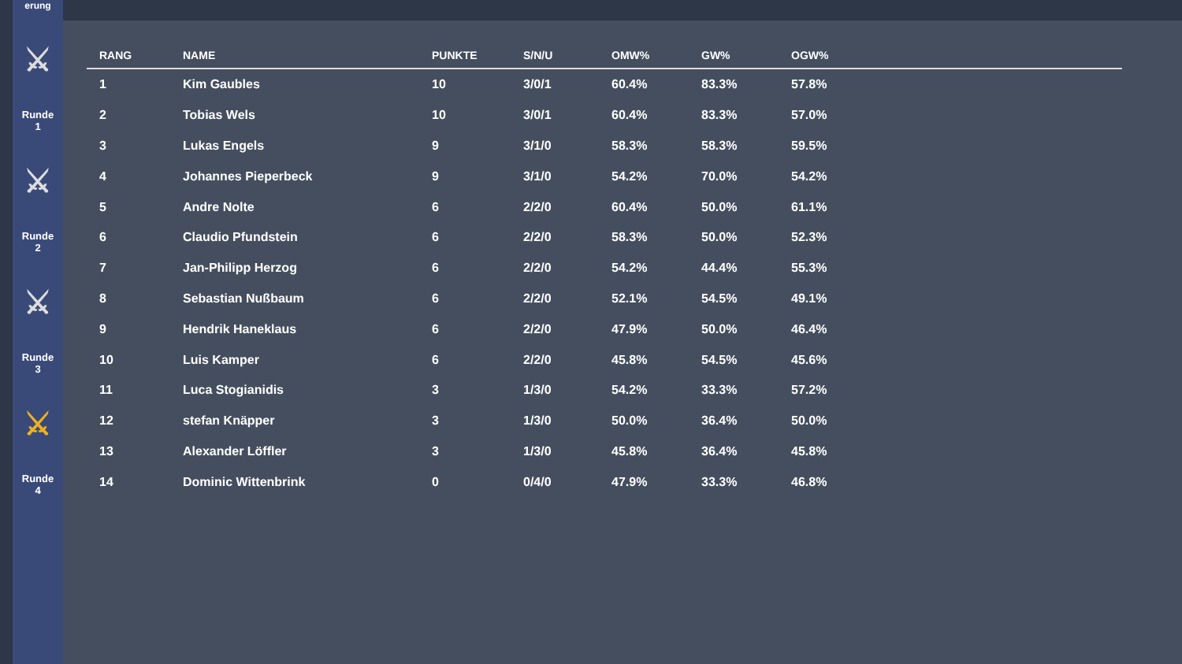erung
⚔
Runde
1
⚔
Runde
2
⚔
Runde
3
⚔
Runde
4
| RANG | NAME | PUNKTE | S/N/U | OMW% | GW% | OGW% |
| --- | --- | --- | --- | --- | --- | --- |
| 1 | Kim Gaubles | 10 | 3/0/1 | 60.4% | 83.3% | 57.8% |
| 2 | Tobias Wels | 10 | 3/0/1 | 60.4% | 83.3% | 57.0% |
| 3 | Lukas Engels | 9 | 3/1/0 | 58.3% | 58.3% | 59.5% |
| 4 | Johannes Pieperbeck | 9 | 3/1/0 | 54.2% | 70.0% | 54.2% |
| 5 | Andre Nolte | 6 | 2/2/0 | 60.4% | 50.0% | 61.1% |
| 6 | Claudio Pfundstein | 6 | 2/2/0 | 58.3% | 50.0% | 52.3% |
| 7 | Jan-Philipp Herzog | 6 | 2/2/0 | 54.2% | 44.4% | 55.3% |
| 8 | Sebastian Nußbaum | 6 | 2/2/0 | 52.1% | 54.5% | 49.1% |
| 9 | Hendrik Haneklaus | 6 | 2/2/0 | 47.9% | 50.0% | 46.4% |
| 10 | Luis Kamper | 6 | 2/2/0 | 45.8% | 54.5% | 45.6% |
| 11 | Luca Stogianidis | 3 | 1/3/0 | 54.2% | 33.3% | 57.2% |
| 12 | stefan Knäpper | 3 | 1/3/0 | 50.0% | 36.4% | 50.0% |
| 13 | Alexander Löffler | 3 | 1/3/0 | 45.8% | 36.4% | 45.8% |
| 14 | Dominic Wittenbrink | 0 | 0/4/0 | 47.9% | 33.3% | 46.8% |